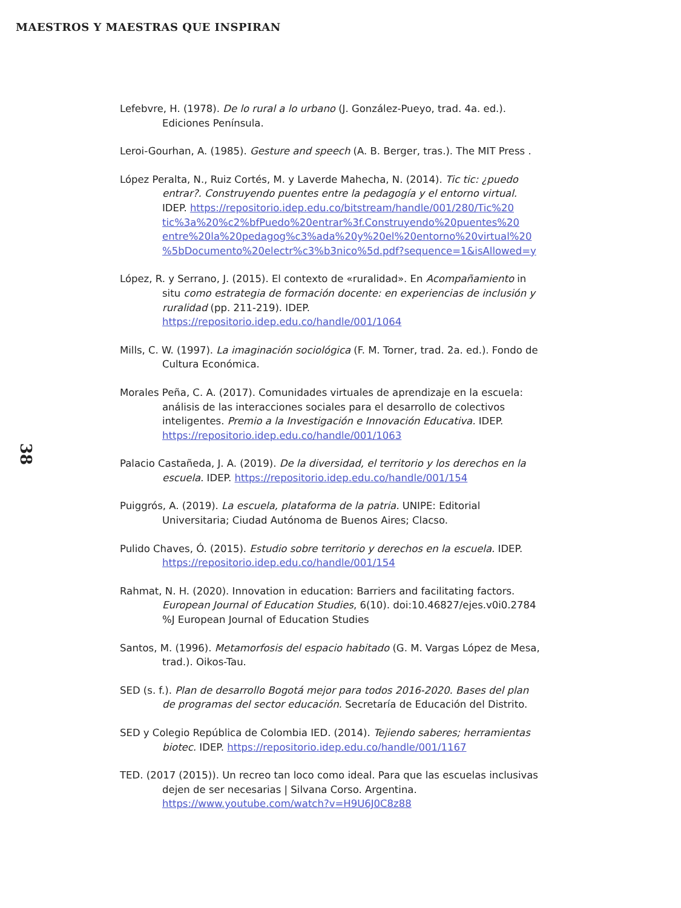MAESTROS Y MAESTRAS QUE INSPIRAN
38
Lefebvre, H. (1978). De lo rural a lo urbano (J. González-Pueyo, trad. 4a. ed.). Ediciones Península.
Leroi-Gourhan, A. (1985). Gesture and speech (A. B. Berger, tras.). The MIT Press .
López Peralta, N., Ruiz Cortés, M. y Laverde Mahecha, N. (2014). Tic tic: ¿puedo entrar?. Construyendo puentes entre la pedagogía y el entorno virtual. IDEP. https://repositorio.idep.edu.co/bitstream/handle/001/280/Tic%20 tic%3a%20%c2%bfPuedo%20entrar%3f.Construyendo%20puentes%20 entre%20la%20pedagog%c3%ada%20y%20el%20entorno%20virtual%20 %5bDocumento%20electr%c3%b3nico%5d.pdf?sequence=1&isAllowed=y
López, R. y Serrano, J. (2015). El contexto de «ruralidad». En Acompañamiento in situ como estrategia de formación docente: en experiencias de inclusión y ruralidad (pp. 211-219). IDEP. https://repositorio.idep.edu.co/handle/001/1064
Mills, C. W. (1997). La imaginación sociológica (F. M. Torner, trad. 2a. ed.). Fondo de Cultura Económica.
Morales Peña, C. A. (2017). Comunidades virtuales de aprendizaje en la escuela: análisis de las interacciones sociales para el desarrollo de colectivos inteligentes. Premio a la Investigación e Innovación Educativa. IDEP. https://repositorio.idep.edu.co/handle/001/1063
Palacio Castañeda, J. A. (2019). De la diversidad, el territorio y los derechos en la escuela. IDEP. https://repositorio.idep.edu.co/handle/001/154
Puiggrós, A. (2019). La escuela, plataforma de la patria. UNIPE: Editorial Universitaria; Ciudad Autónoma de Buenos Aires; Clacso.
Pulido Chaves, Ó. (2015). Estudio sobre territorio y derechos en la escuela. IDEP. https://repositorio.idep.edu.co/handle/001/154
Rahmat, N. H. (2020). Innovation in education: Barriers and facilitating factors. European Journal of Education Studies, 6(10). doi:10.46827/ejes.v0i0.2784 %J European Journal of Education Studies
Santos, M. (1996). Metamorfosis del espacio habitado (G. M. Vargas López de Mesa, trad.). Oikos-Tau.
SED (s. f.). Plan de desarrollo Bogotá mejor para todos 2016-2020. Bases del plan de programas del sector educación. Secretaría de Educación del Distrito.
SED y Colegio República de Colombia IED. (2014). Tejiendo saberes; herramientas biotec. IDEP. https://repositorio.idep.edu.co/handle/001/1167
TED. (2017 (2015)). Un recreo tan loco como ideal. Para que las escuelas inclusivas dejen de ser necesarias | Silvana Corso. Argentina. https://www.youtube.com/watch?v=H9U6J0C8z88